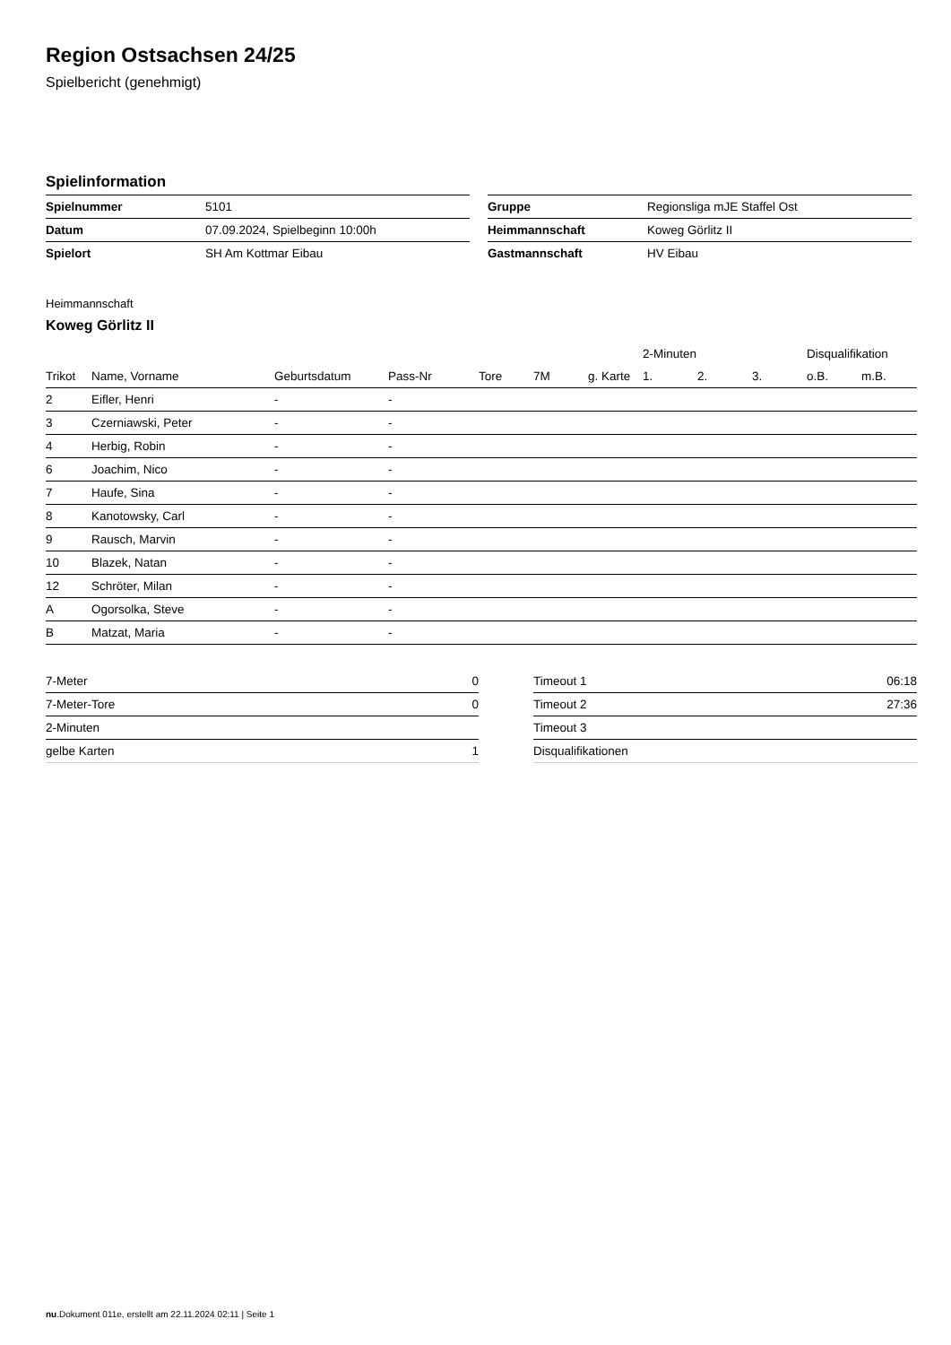Region Ostsachsen 24/25
Spielbericht (genehmigt)
Spielinformation
| Spielnummer | 5101 |
| Datum | 07.09.2024, Spielbeginn 10:00h |
| Spielort | SH Am Kottmar Eibau |
| Gruppe | Regionsliga mJE Staffel Ost |
| Heimmannschaft | Koweg Görlitz II |
| Gastmannschaft | HV Eibau |
Heimmannschaft
Koweg Görlitz II
| | | | | | | | 2-Minuten | | | Disqualifikation | |
| --- | --- | --- | --- | --- | --- | --- | --- | --- | --- | --- | --- |
| Trikot | Name, Vorname | Geburtsdatum | Pass-Nr | Tore | 7M | g. Karte | 1. | 2. | 3. | o.B. | m.B. |
| 2 | Eifler, Henri | - | - | | | | | | | | |
| 3 | Czerniawski, Peter | - | - | | | | | | | | |
| 4 | Herbig, Robin | - | - | | | | | | | | |
| 6 | Joachim, Nico | - | - | | | | | | | | |
| 7 | Haufe, Sina | - | - | | | | | | | | |
| 8 | Kanotowsky, Carl | - | - | | | | | | | | |
| 9 | Rausch, Marvin | - | - | | | | | | | | |
| 10 | Blazek, Natan | - | - | | | | | | | | |
| 12 | Schröter, Milan | - | - | | | | | | | | |
| A | Ogorsolka, Steve | - | - | | | | | | | | |
| B | Matzat, Maria | - | - | | | | | | | | |
| 7-Meter | 0 |
| 7-Meter-Tore | 0 |
| 2-Minuten | |
| gelbe Karten | 1 |
| Timeout 1 | 06:18 |
| Timeout 2 | 27:36 |
| Timeout 3 | |
| Disqualifikationen | |
nu.Dokument 011e, erstellt am 22.11.2024 02:11 | Seite 1